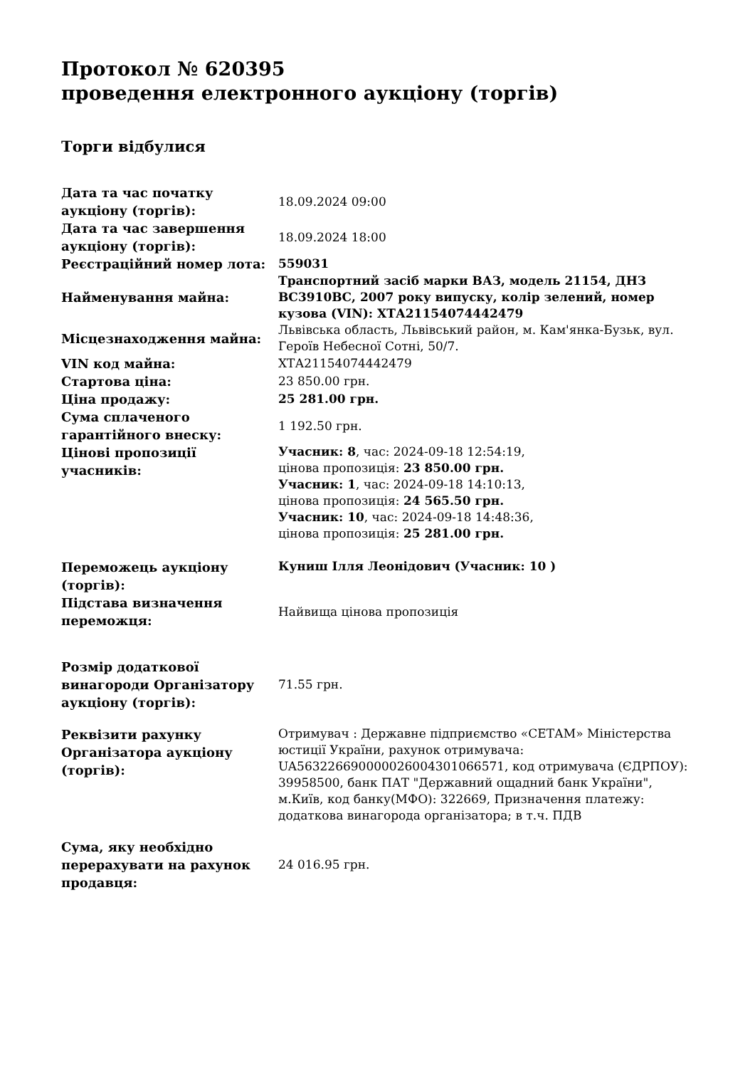Протокол № 620395
проведення електронного аукціону (торгів)
Торги відбулися
| Дата та час початку аукціону (торгів): | 18.09.2024 09:00 |
| Дата та час завершення аукціону (торгів): | 18.09.2024 18:00 |
| Реєстраційний номер лота: | 559031 |
| Найменування майна: | Транспортний засіб марки ВАЗ, модель 21154, ДНЗ ВС3910ВС, 2007 року випуску, колір зелений, номер кузова (VIN): ХТА21154074442479 |
| Місцезнаходження майна: | Львівська область, Львівський район, м. Кам'янка-Бузьк, вул. Героїв Небесної Сотні, 50/7. |
| VIN код майна: | ХТА21154074442479 |
| Стартова ціна: | 23 850.00 грн. |
| Ціна продажу: | 25 281.00 грн. |
| Сума сплаченого гарантійного внеску: | 1 192.50 грн. |
| Цінові пропозиції учасників: | Учасник: 8 , час: 2024-09-18 12:54:19, цінова пропозиція: 23 850.00 грн. Учасник: 1 , час: 2024-09-18 14:10:13, цінова пропозиція: 24 565.50 грн. Учасник: 10 , час: 2024-09-18 14:48:36, цінова пропозиція: 25 281.00 грн. |
| Переможець аукціону (торгів): | Куниш Ілля Леонідович (Учасник: 10 ) |
| Підстава визначення переможця: | Найвища цінова пропозиція |
| Розмір додаткової винагороди Організатору аукціону (торгів): | 71.55 грн. |
| Реквізити рахунку Організатора аукціону (торгів): | Отримувач : Державне підприємство «СЕТАМ» Міністерства юстиції України, рахунок отримувача: UA563226690000026004301066571, код отримувача (ЄДРПОУ): 39958500, банк ПАТ "Державний ощадний банк України", м.Київ, код банку(МФО): 322669, Призначення платежу: додаткова винагорода організатора; в т.ч. ПДВ |
| Сума, яку необхідно перерахувати на рахунок продавця: | 24 016.95 грн. |